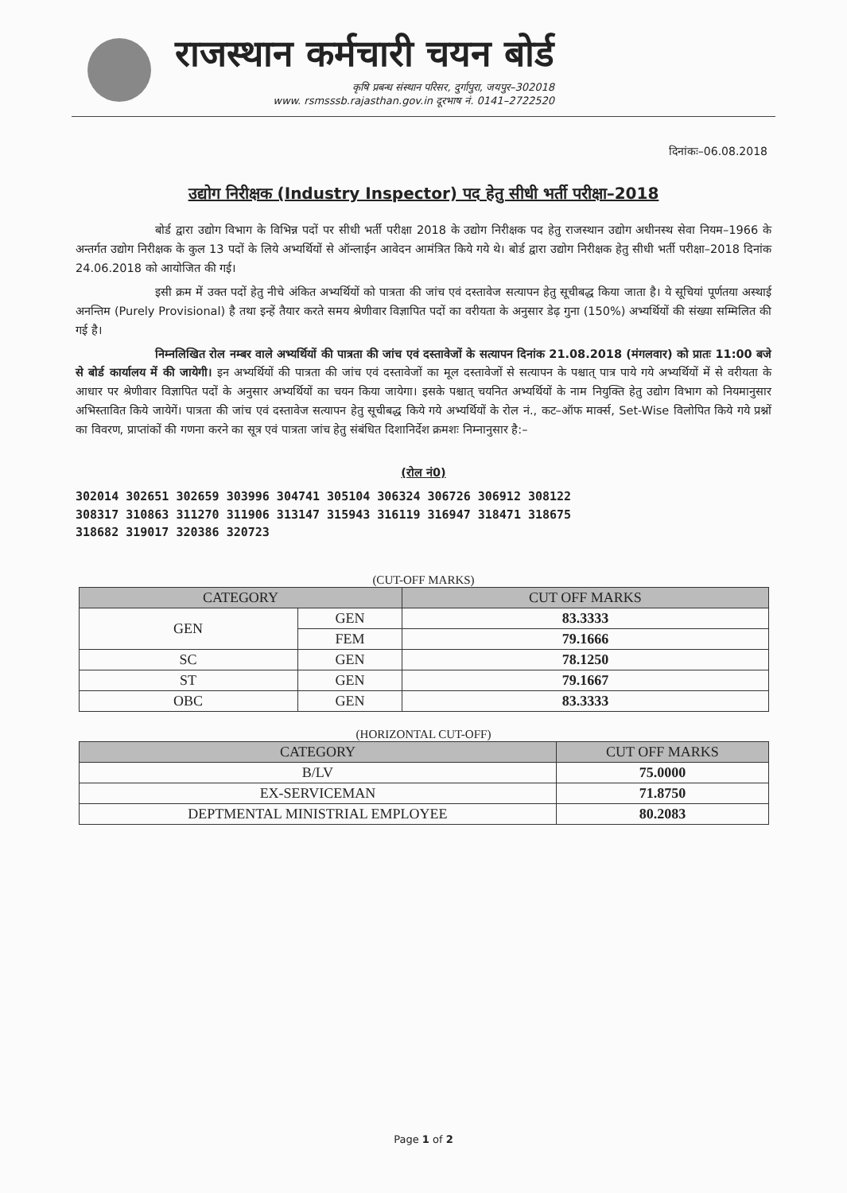राजस्थान कर्मचारी चयन बोर्ड
कृषि प्रबन्ध संस्थान परिसर, दुर्गापुरा, जयपुर–302018
www. rsmsssb.rajasthan.gov.in दूरभाष नं. 0141–2722520
दिनांकः–06.08.2018
उद्योग निरीक्षक (Industry Inspector) पद हेतु सीधी भर्ती परीक्षा–2018
बोर्ड द्वारा उद्योग विभाग के विभिन्न पदों पर सीधी भर्ती परीक्षा 2018 के उद्योग निरीक्षक पद हेतु राजस्थान उद्योग अधीनस्थ सेवा नियम–1966 के अन्तर्गत उद्योग निरीक्षक के कुल 13 पदों के लिये अभ्यर्थियों से ऑन्लाईन आवेदन आमंत्रित किये गये थे। बोर्ड द्वारा उद्योग निरीक्षक हेतु सीधी भर्ती परीक्षा–2018 दिनांक 24.06.2018 को आयोजित की गई।
इसी क्रम में उक्त पदों हेतु नीचे अंकित अभ्यर्थियों को पात्रता की जांच एवं दस्तावेज सत्यापन हेतु सूचीबद्ध किया जाता है। ये सूचियां पूर्णतया अस्थाई अनन्तिम (Purely Provisional) है तथा इन्हें तैयार करते समय श्रेणीवार विज्ञापित पदों का वरीयता के अनुसार डेढ़ गुना (150%) अभ्यर्थियों की संख्या सम्मिलित की गई है।
निम्नलिखित रोल नम्बर वाले अभ्यर्थियों की पात्रता की जांच एवं दस्तावेजों के सत्यापन दिनांक 21.08.2018 (मंगलवार) को प्रातः 11:00 बजे से बोर्ड कार्यालय में की जायेगी। इन अभ्यर्थियों की पात्रता की जांच एवं दस्तावेजों का मूल दस्तावेजों से सत्यापन के पश्चात् पात्र पाये गये अभ्यर्थियों में से वरीयता के आधार पर श्रेणीवार विज्ञापित पदों के अनुसार अभ्यर्थियों का चयन किया जायेगा। इसके पश्चात् चयनित अभ्यर्थियों के नाम नियुक्ति हेतु उद्योग विभाग को नियमानुसार अभिस्तावित किये जायेगें। पात्रता की जांच एवं दस्तावेज सत्यापन हेतु सूचीबद्ध किये गये अभ्यर्थियों के रोल नं., कट–ऑफ मार्क्स, Set-Wise विलोपित किये गये प्रश्नों का विवरण, प्राप्तांकों की गणना करने का सूत्र एवं पात्रता जांच हेतु संबंधित दिशानिर्देश क्रमशः निम्नानुसार है:–
(रोल नं0)
302014 302651 302659 303996 304741 305104 306324 306726 306912 308122
308317 310863 311270 311906 313147 315943 316119 316947 318471 318675
318682 319017 320386 320723
(CUT-OFF MARKS)
| CATEGORY | | CUT OFF MARKS |
| --- | --- | --- |
| GEN | GEN | 83.3333 |
| | FEM | 79.1666 |
| SC | GEN | 78.1250 |
| ST | GEN | 79.1667 |
| OBC | GEN | 83.3333 |
(HORIZONTAL CUT-OFF)
| CATEGORY | CUT OFF MARKS |
| --- | --- |
| B/LV | 75.0000 |
| EX-SERVICEMAN | 71.8750 |
| DEPTMENTAL MINISTRIAL EMPLOYEE | 80.2083 |
Page 1 of 2